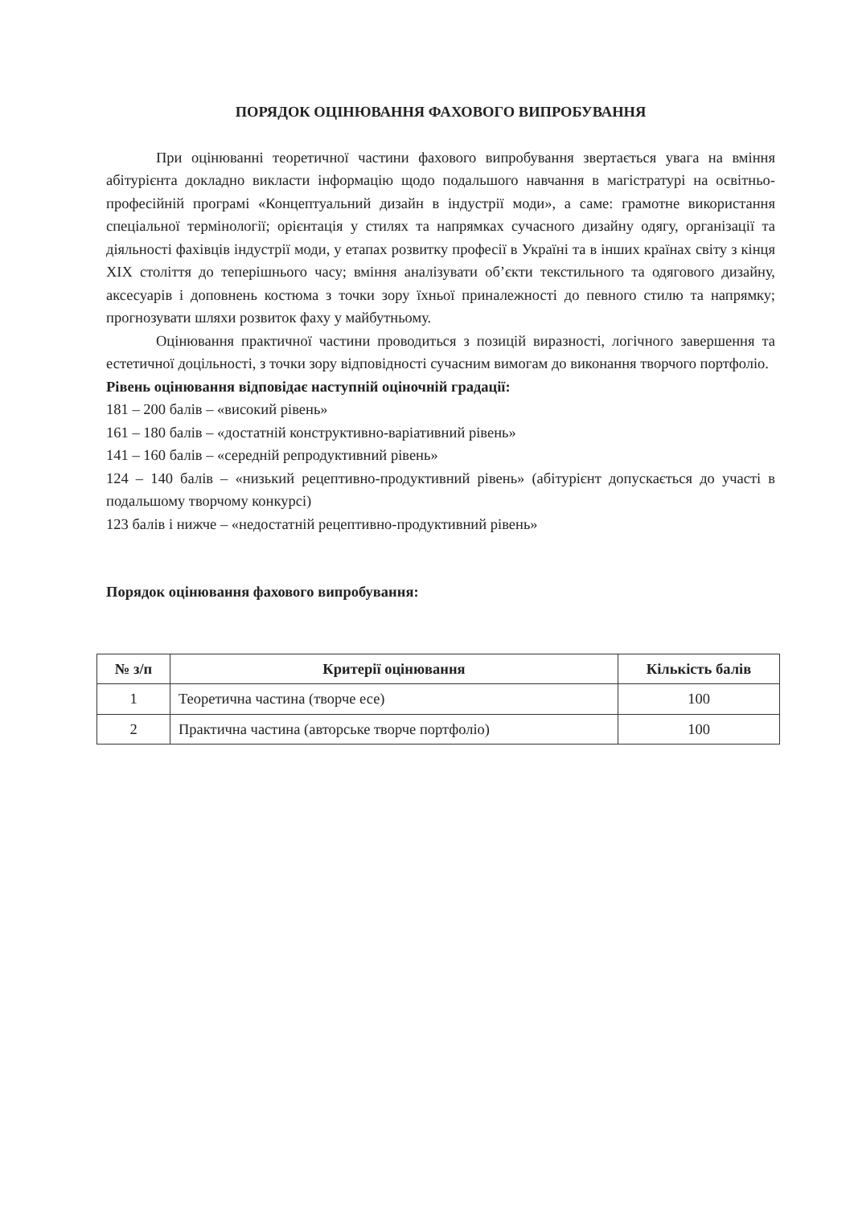ПОРЯДОК ОЦІНЮВАННЯ ФАХОВОГО ВИПРОБУВАННЯ
При оцінюванні теоретичної частини фахового випробування звертається увага на вміння абітурієнта докладно викласти інформацію щодо подальшого навчання в магістратурі на освітньо-професійній програмі «Концептуальний дизайн в індустрії моди», а саме: грамотне використання спеціальної термінології; орієнтація у стилях та напрямках сучасного дизайну одягу, організації та діяльності фахівців індустрії моди, у етапах розвитку професії в Україні та в інших країнах світу з кінця XIX століття до теперішнього часу; вміння аналізувати об’єкти текстильного та одягового дизайну, аксесуарів і доповнень костюма з точки зору їхньої приналежності до певного стилю та напрямку; прогнозувати шляхи розвиток фаху у майбутньому.
Оцінювання практичної частини проводиться з позицій виразності, логічного завершення та естетичної доцільності, з точки зору відповідності сучасним вимогам до виконання творчого портфоліо.
Рівень оцінювання відповідає наступній оціночній градації:
181 – 200 балів – «високий рівень»
161 – 180 балів – «достатній конструктивно-варіативний рівень»
141 – 160 балів – «середній репродуктивний рівень»
124 – 140 балів – «низький рецептивно-продуктивний рівень» (абітурієнт допускається до участі в подальшому творчому конкурсі)
123 балів і нижче – «недостатній рецептивно-продуктивний рівень»
Порядок оцінювання фахового випробування:
| № з/п | Критерії оцінювання | Кількість балів |
| --- | --- | --- |
| 1 | Теоретична частина (творче есе) | 100 |
| 2 | Практична частина (авторське творче портфоліо) | 100 |